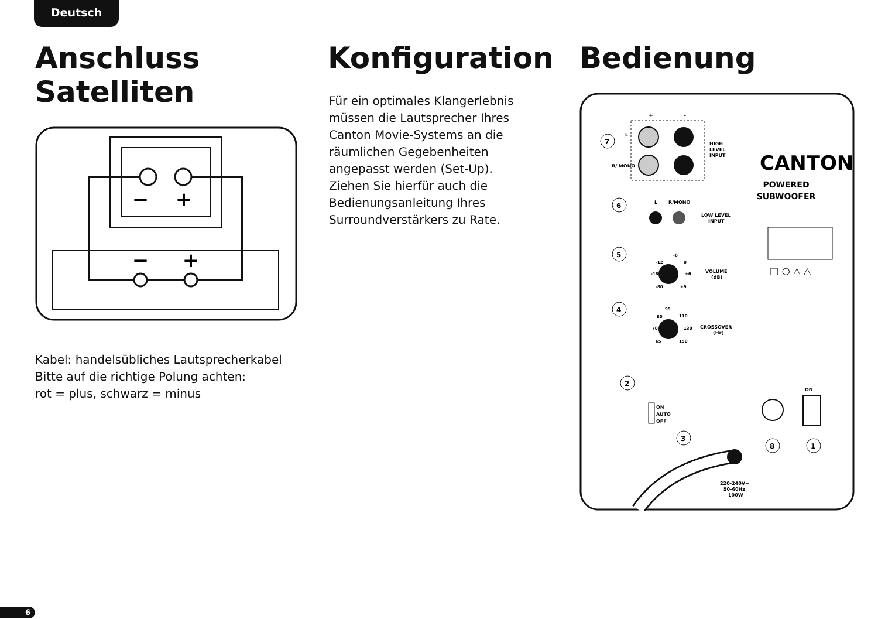Deutsch
Anschluss Satelliten
−
+
−
+
Kabel: handelsübliches Lautsprecherkabel
Bitte auf die richtige Polung achten:
rot = plus, schwarz = minus
Konfiguration
Für ein optimales Klangerlebnis
müssen die Lautsprecher Ihres
Canton Movie-Systems an die
räumlichen Gegebenheiten
angepasst werden (Set-Up).
Ziehen Sie hierfür auch die
Bedienungsanleitung Ihres
Surroundverstärkers zu Rate.
Bedienung
+
-
L
R/ MONO
HIGH
LEVEL
INPUT
CANTON
POWERED
SUBWOOFER
□ ○ △ △
7
6
L
R/MONO
LOW LEVEL
INPUT
5
VOLUME
(dB)
-12
-6
0
-18
+6
-80
+9
4
CROSSOVER
(Hz)
80
95
110
70
130
65
150
2
ON
AUTO
OFF
3
8
ON
1
220-240V~
50-60Hz
100W
6